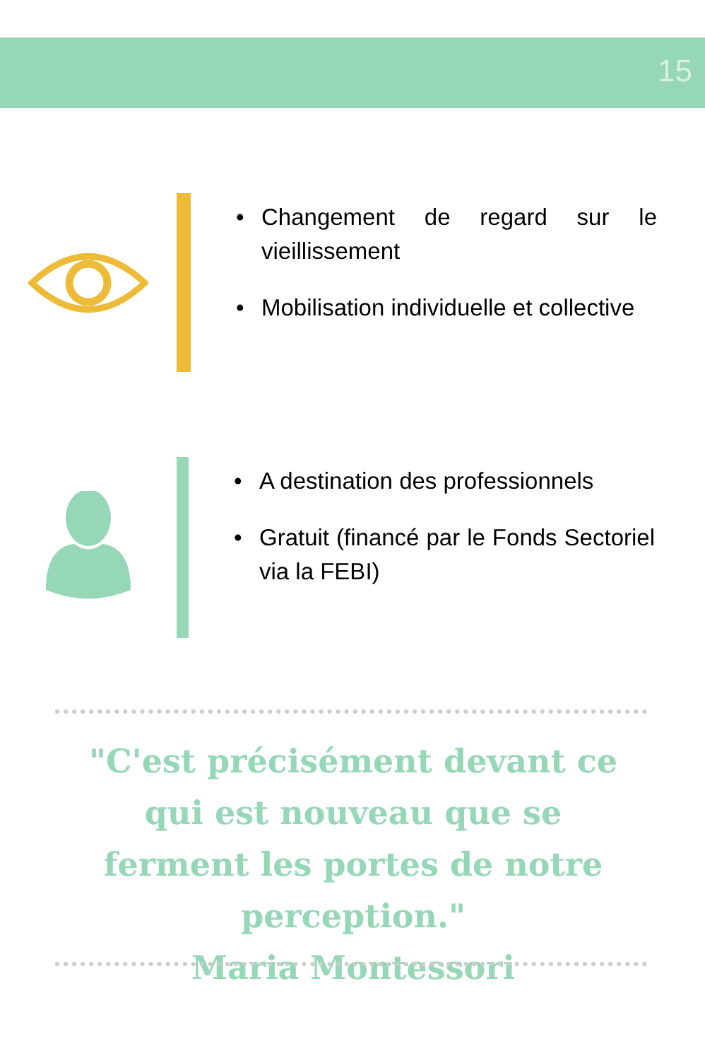15
• Changement de regard sur le vieillissement
• Mobilisation individuelle et collective
• A destination des professionnels
• Gratuit (financé par le Fonds Sectoriel via la FEBI)
"C'est précisément devant ce qui est nouveau que se ferment les portes de notre perception."
Maria Montessori